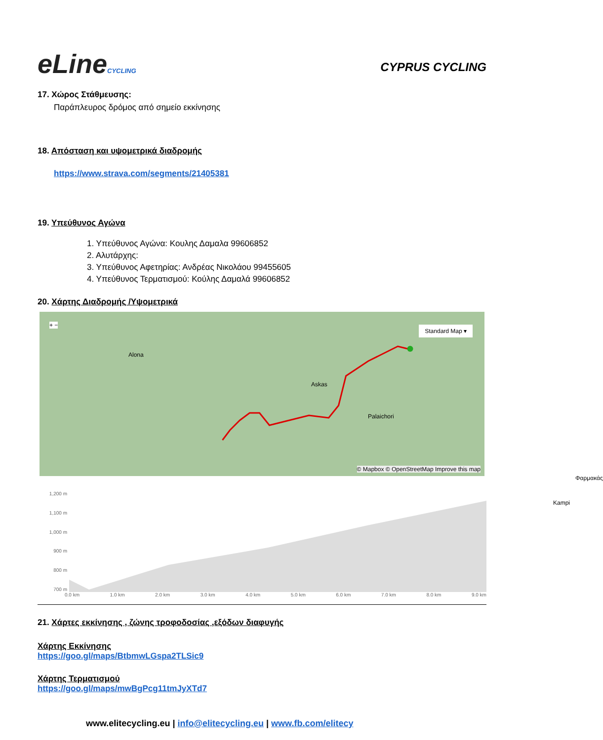eLineCYCLING
CYPRUS CYCLING
17. Χώρος Στάθμευσης:
Παράπλευρος δρόμος από σημείο εκκίνησης
18. Απόσταση και υψομετρικά διαδρομής
https://www.strava.com/segments/21405381
19. Υπεύθυνος Αγώνα
1. Υπεύθυνος Αγώνα: Κουλης Δαμαλα 99606852
2. Αλυτάρχης:
3. Υπεύθυνος Αφετηρίας: Ανδρέας Νικολάου 99455605
4. Υπεύθυνος Τερματισμού: Κούλης Δαμαλά 99606852
20. Χάρτης Διαδρομής /Υψομετρικά
+ −
Alona
Askas
Palaichori
Φαρμακάς
Kampi
Standard Map ▾
© Mapbox © OpenStreetMap Improve this map
1,200 m
1,100 m
1,000 m
900 m
800 m
700 m
0.0 km 1.0 km 2.0 km 3.0 km 4.0 km 5.0 km 6.0 km 7.0 km 8.0 km 9.0 km
21. Χάρτες εκκίνησης , ζώνης τροφοδοσίας ,εξόδων διαφυγής
Χάρτης Εκκίνησης
https://goo.gl/maps/BtbmwLGspa2TLSic9
Χάρτης Τερματισμού
https://goo.gl/maps/mwBgPcg11tmJyXTd7
www.elitecycling.eu | info@elitecycling.eu | www.fb.com/elitecy